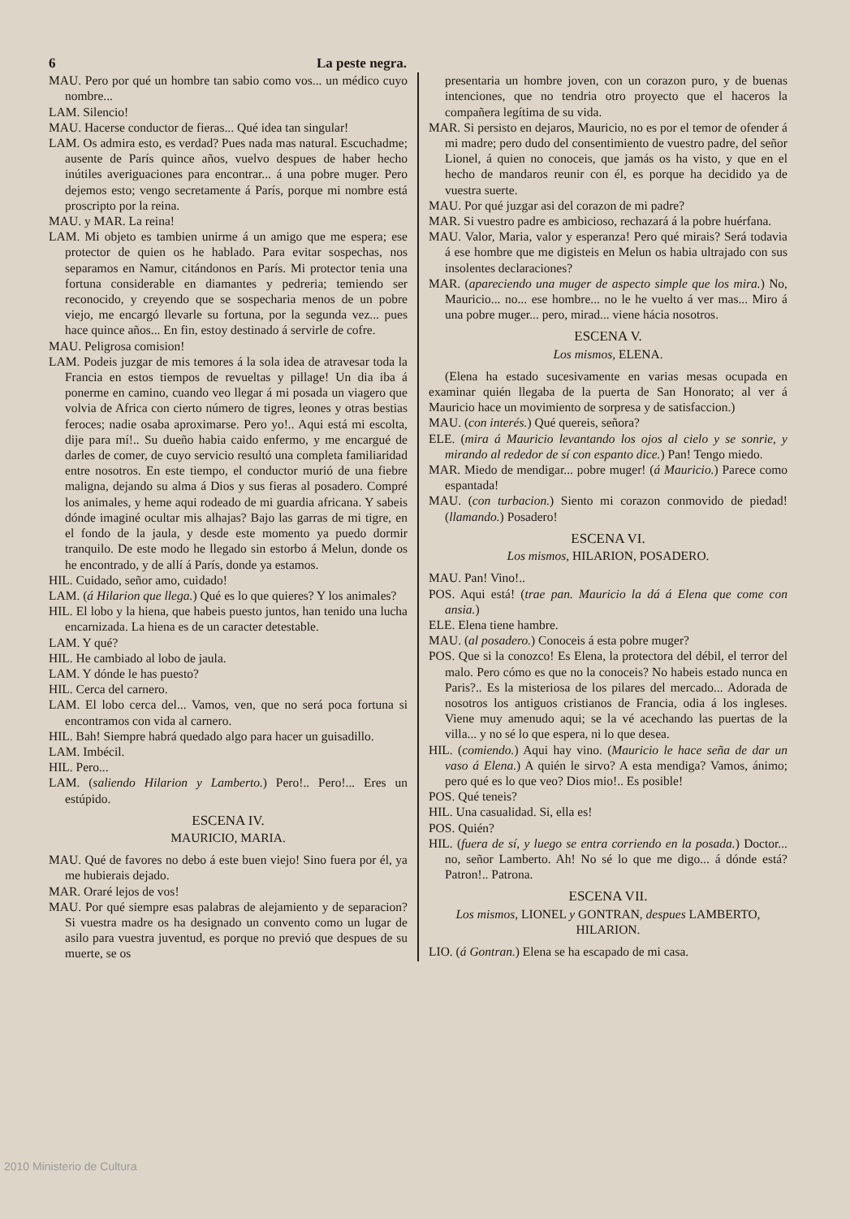6 La peste negra.
MAU. Pero por qué un hombre tan sabio como vos... un médico cuyo nombre...
LAM. Silencio!
MAU. Hacerse conductor de fieras... Qué idea tan singular!
LAM. Os admira esto, es verdad? Pues nada mas natural. Escuchadme; ausente de París quince años, vuelvo despues de haber hecho inútiles averiguaciones para encontrar... á una pobre muger. Pero dejemos esto; vengo secretamente á París, porque mi nombre está proscripto por la reina.
MAU. y MAR. La reina!
LAM. Mi objeto es tambien unirme á un amigo que me espera; ese protector de quien os he hablado. Para evitar sospechas, nos separamos en Namur, citándonos en París. Mi protector tenia una fortuna considerable en diamantes y pedreria; temiendo ser reconocido, y creyendo que se sospecharia menos de un pobre viejo, me encargó llevarle su fortuna, por la segunda vez... pues hace quince años... En fin, estoy destinado á servirle de cofre.
MAU. Peligrosa comision!
LAM. Podeis juzgar de mis temores á la sola idea de atravesar toda la Francia en estos tiempos de revueltas y pillage! Un dia iba á ponerme en camino, cuando veo llegar á mi posada un viagero que volvia de Africa con cierto número de tigres, leones y otras bestias feroces; nadie osaba aproximarse. Pero yo!.. Aqui está mi escolta, dije para mí!.. Su dueño habia caido enfermo, y me encargué de darles de comer, de cuyo servicio resultó una completa familiaridad entre nosotros. En este tiempo, el conductor murió de una fiebre maligna, dejando su alma á Dios y sus fieras al posadero. Compré los animales, y heme aqui rodeado de mi guardia africana. Y sabeis dónde imaginé ocultar mis alhajas? Bajo las garras de mi tigre, en el fondo de la jaula, y desde este momento ya puedo dormir tranquilo. De este modo he llegado sin estorbo á Melun, donde os he encontrado, y de allí á París, donde ya estamos.
HIL. Cuidado, señor amo, cuidado!
LAM. (á Hilarion que llega.) Qué es lo que quieres? Y los animales?
HIL. El lobo y la hiena, que habeis puesto juntos, han tenido una lucha encarnizada. La hiena es de un caracter detestable.
LAM. Y qué?
HIL. He cambiado al lobo de jaula.
LAM. Y dónde le has puesto?
HIL. Cerca del carnero.
LAM. El lobo cerca del... Vamos, ven, que no será poca fortuna si encontramos con vida al carnero.
HIL. Bah! Siempre habrá quedado algo para hacer un guisadillo.
LAM. Imbécil.
HIL. Pero...
LAM. (saliendo Hilarion y Lamberto.) Pero!.. Pero!... Eres un estúpido.
ESCENA IV.
MAURICIO, MARIA.
MAU. Qué de favores no debo á este buen viejo! Sino fuera por él, ya me hubierais dejado.
MAR. Oraré lejos de vos!
MAU. Por qué siempre esas palabras de alejamiento y de separacion? Si vuestra madre os ha designado un convento como un lugar de asilo para vuestra juventud, es porque no previó que despues de su muerte, se os
presentaria un hombre joven, con un corazon puro, y de buenas intenciones, que no tendria otro proyecto que el haceros la compañera legítima de su vida.
MAR. Si persisto en dejaros, Mauricio, no es por el temor de ofender á mi madre; pero dudo del consentimiento de vuestro padre, del señor Lionel, á quien no conoceis, que jamás os ha visto, y que en el hecho de mandaros reunir con él, es porque ha decidido ya de vuestra suerte.
MAU. Por qué juzgar asi del corazon de mi padre?
MAR. Si vuestro padre es ambicioso, rechazará á la pobre huérfana.
MAU. Valor, Maria, valor y esperanza! Pero qué mirais? Será todavia á ese hombre que me digisteis en Melun os habia ultrajado con sus insolentes declaraciones?
MAR. (apareciendo una muger de aspecto simple que los mira.) No, Mauricio... no... ese hombre... no le he vuelto á ver mas... Miro á una pobre muger... pero, mirad... viene hácia nosotros.
ESCENA V.
Los mismos, ELENA.
(Elena ha estado sucesivamente en varias mesas ocupada en examinar quién llegaba de la puerta de San Honorato; al ver á Mauricio hace un movimiento de sorpresa y de satisfaccion.)
MAU. (con interés.) Qué quereis, señora?
ELE. (mira á Mauricio levantando los ojos al cielo y se sonrie, y mirando al rededor de sí con espanto dice.) Pan! Tengo miedo.
MAR. Miedo de mendigar... pobre muger! (á Mauricio.) Parece como espantada!
MAU. (con turbacion.) Siento mi corazon conmovido de piedad! (llamando.) Posadero!
ESCENA VI.
Los mismos, HILARION, POSADERO.
MAU. Pan! Vino!..
POS. Aqui está! (trae pan. Mauricio la dá á Elena que come con ansia.)
ELE. Elena tiene hambre.
MAU. (al posadero.) Conoceis á esta pobre muger?
POS. Que si la conozco! Es Elena, la protectora del débil, el terror del malo. Pero cómo es que no la conoceis? No habeis estado nunca en Paris?.. Es la misteriosa de los pilares del mercado... Adorada de nosotros los antiguos cristianos de Francia, odia á los ingleses. Viene muy amenudo aqui; se la vé acechando las puertas de la villa... y no sé lo que espera, ni lo que desea.
HIL. (comiendo.) Aqui hay vino. (Mauricio le hace seña de dar un vaso á Elena.) A quién le sirvo? A esta mendiga? Vamos, ánimo; pero qué es lo que veo? Dios mio!.. Es posible!
POS. Qué teneis?
HIL. Una casualidad. Si, ella es!
POS. Quién?
HIL. (fuera de sí, y luego se entra corriendo en la posada.) Doctor... no, señor Lamberto. Ah! No sé lo que me digo... á dónde está? Patron!.. Patrona.
ESCENA VII.
Los mismos, LIONEL y GONTRAN, despues LAMBERTO, HILARION.
LIO. (á Gontran.) Elena se ha escapado de mi casa.
2010 Ministerio de Cultura